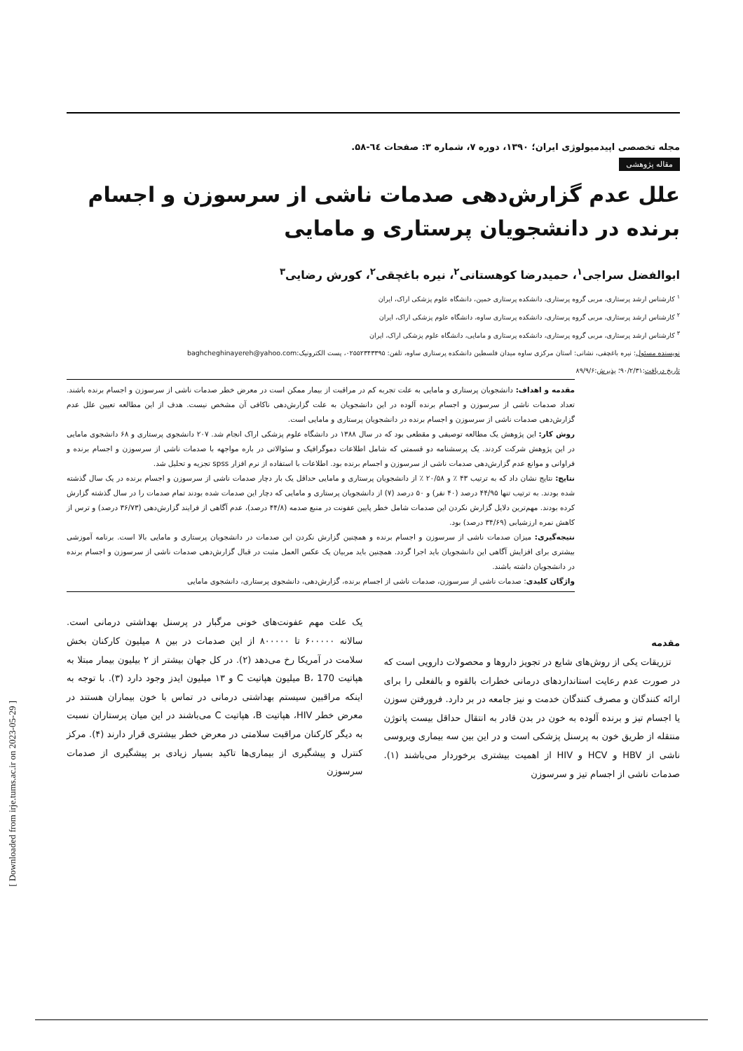مجله تخصصی اپیدمیولوژی ایران؛ ۱۳۹۰، دوره ۷، شماره ۳: صفحات ٦٤-۵۸.
مقاله پژوهشی
علل عدم گزارش‌دهی صدمات ناشی از سرسوزن و اجسام برنده در دانشجویان پرستاری و مامایی
ابوالفضل سراجی<sup>۱</sup>، حمیدرضا کوهستانی<sup>۲</sup>، نیره باغچقی<sup>۲</sup>، کورش رضایی<sup>۳</sup>
<sup>۱</sup> کارشناس ارشد پرستاری، مربی گروه پرستاری، دانشکده پرستاری خمین، دانشگاه علوم پزشکی اراک، ایران
<sup>۲</sup> کارشناس ارشد پرستاری، مربی گروه پرستاری، دانشکده پرستاری ساوه، دانشگاه علوم پزشکی اراک، ایران
<sup>۳</sup> کارشناس ارشد پرستاری، مربی گروه پرستاری، دانشکده پرستاری و مامایی، دانشگاه علوم پزشکی اراک، ایران
نویسنده مسئول: نیره باغچقی، نشانی: استان مرکزی ساوه میدان فلسطین دانشکده پرستاری ساوه، تلفن: ۰۲۵۵۲۳۴۳۳۹۵، پست الکترونیک:baghcheghinayereh@yahoo.com
تاریخ دریافت:۹۰/۲/۳۱؛ پذیرش:۸۹/۹/۶
مقدمه و اهداف: دانشجویان پرستاری و مامایی به علت تجربه کم در مراقبت از بیمار ممکن است در معرض خطر صدمات ناشی از سرسوزن و اجسام برنده باشند. تعداد صدمات ناشی از سرسوزن و اجسام برنده آلوده در این دانشجویان به علت گزارش‌دهی ناکافی آن مشخص نیست. هدف از این مطالعه تعیین علل عدم گزارش‌دهی صدمات ناشی از سرسوزن و اجسام برنده در دانشجویان پرستاری و مامایی است.
روش کار: این پژوهش یک مطالعه توصیفی و مقطعی بود که در سال ۱۳۸۸ در دانشگاه علوم پزشکی اراک انجام شد. ۲۰۷ دانشجوی پرستاری و ۶۸ دانشجوی مامایی در این پژوهش شرکت کردند. یک پرسشنامه دو قسمتی که شامل اطلاعات دموگرافیک و سئوالاتی در باره مواجهه با صدمات ناشی از سرسوزن و اجسام برنده و فراوانی و موانع عدم گزارش‌دهی صدمات ناشی از سرسوزن و اجسام برنده بود. اطلاعات با استفاده از نرم افزار spss تجزیه و تحلیل شد.
نتایج: نتایج نشان داد که به ترتیب ۴۳ ٪ و ۲۰/۵۸ ٪ از دانشجویان پرستاری و مامایی حداقل یک بار دچار صدمات ناشی از سرسوزن و اجسام برنده در یک سال گذشته شده بودند. به ترتیب تنها ۴۴/۹۵ درصد (۴۰ نفر) و ۵۰ درصد (۷) از دانشجویان پرستاری و مامایی که دچار این صدمات شده بودند تمام صدمات را در سال گذشته گزارش کرده بودند. مهم‌ترین دلایل گزارش نکردن این صدمات شامل خطر پایین عفونت در منبع صدمه (۴۴/۸ درصد)، عدم آگاهی از فرایند گزارش‌دهی (۳۶/۷۳ درصد) و ترس از کاهش نمره ارزشیابی (۳۴/۶۹ درصد) بود.
نتیجه‌گیری: میزان صدمات ناشی از سرسوزن و اجسام برنده و همچنین گزارش نکردن این صدمات در دانشجویان پرستاری و مامایی بالا است. برنامه آموزشی بیشتری برای افزایش آگاهی این دانشجویان باید اجرا گردد. همچنین باید مربیان یک عکس العمل مثبت در قبال گزارش‌دهی صدمات ناشی از سرسوزن و اجسام برنده در دانشجویان داشته باشند.
واژگان کلیدی: صدمات ناشی از سرسوزن، صدمات ناشی از اجسام برنده، گزارش‌دهی، دانشجوی پرستاری، دانشجوی مامایی
مقدمه
تزریقات یکی از روش‌های شایع در تجویز داروها و محصولات دارویی است که در صورت عدم رعایت استانداردهای درمانی خطرات بالقوه و بالفعلی را برای ارائه کنندگان و مصرف کنندگان خدمت و نیز جامعه در بر دارد. فرورفتن سوزن یا اجسام تیز و برنده آلوده به خون در بدن قادر به انتقال حداقل بیست پاتوژن منتقله از طریق خون به پرسنل پزشکی است و در این بین سه بیماری ویروسی ناشی از HBV و HCV و HIV از اهمیت بیشتری برخوردار می‌باشند (۱). صدمات ناشی از اجسام تیز و سرسوزن
یک علت مهم عفونت‌های خونی مرگبار در پرسنل بهداشتی درمانی است. سالانه ۶۰۰۰۰۰ تا ۸۰۰۰۰۰ از این صدمات در بین ۸ میلیون کارکنان بخش سلامت در آمریکا رخ می‌دهد (۲). در کل جهان بیشتر از ۲ بیلیون بیمار مبتلا به هپاتیت B، 170 میلیون هپاتیت C و ۱۳ میلیون ایدز وجود دارد (۳). با توجه به اینکه مراقبین سیستم بهداشتی درمانی در تماس با خون بیماران هستند در معرض خطر HIV، هپاتیت B، هپاتیت C می‌باشند در این میان پرستاران نسبت به دیگر کارکنان مراقبت سلامتی در معرض خطر بیشتری قرار دارند (۴). مرکز کنترل و پیشگیری از بیماری‌ها تاکید بسیار زیادی بر پیشگیری از صدمات سرسوزن
[ Downloaded from irje.tums.ac.ir on 2023-05-29 ]